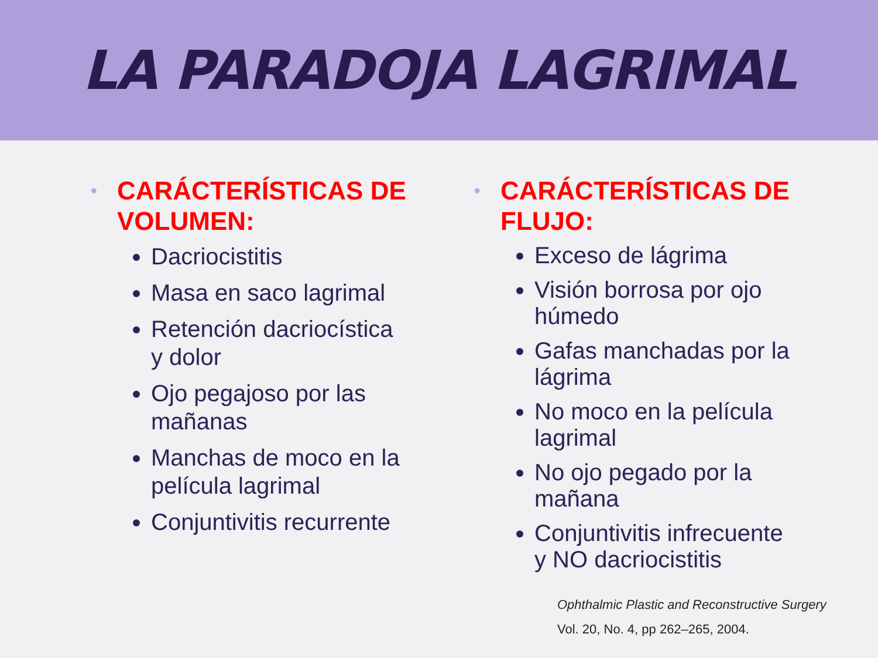LA PARADOJA LAGRIMAL
• CARÁCTERÍSTICAS DE VOLUMEN:
Dacriocistitis
Masa en saco lagrimal
Retención dacriocística y dolor
Ojo pegajoso por las mañanas
Manchas de moco en la película lagrimal
Conjuntivitis recurrente
• CARÁCTERÍSTICAS DE FLUJO:
Exceso de lágrima
Visión borrosa por ojo húmedo
Gafas manchadas por la lágrima
No moco en la película lagrimal
No ojo pegado por la mañana
Conjuntivitis infrecuente y NO dacriocistitis
Ophthalmic Plastic and Reconstructive Surgery
Vol. 20, No. 4, pp 262–265, 2004.